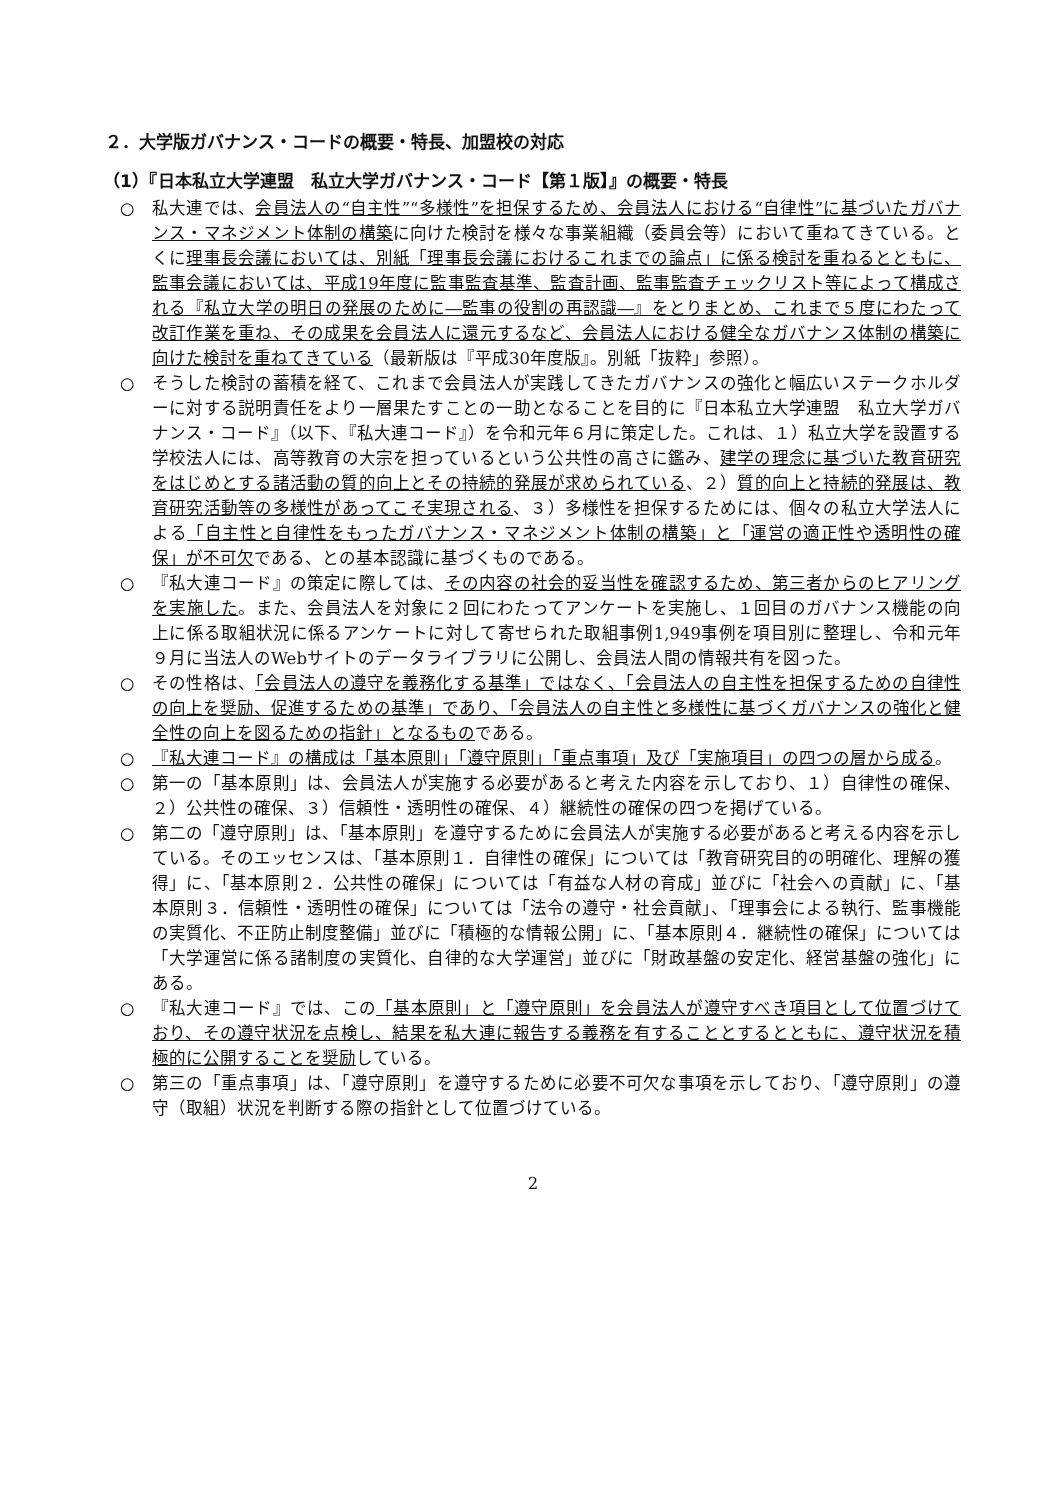２．大学版ガバナンス・コードの概要・特長、加盟校の対応
（1）『日本私立大学連盟　私立大学ガバナンス・コード【第１版】』の概要・特長
○ 私大連では、会員法人の“自主性”“多様性”を担保するため、会員法人における“自律性”に基づいたガバナンス・マネジメント体制の構築に向けた検討を様々な事業組織（委員会等）において重ねてきている。とくに理事長会議においては、別紙「理事長会議におけるこれまでの論点」に係る検討を重ねるとともに、監事会議においては、平成19年度に監事監査基準、監査計画、監事監査チェックリスト等によって構成される『私立大学の明日の発展のために―監事の役割の再認識―』をとりまとめ、これまで５度にわたって改訂作業を重ね、その成果を会員法人に還元するなど、会員法人における健全なガバナンス体制の構築に向けた検討を重ねてきている（最新版は『平成30年度版』。別紙「抜粋」参照）。
○ そうした検討の蓄積を経て、これまで会員法人が実践してきたガバナンスの強化と幅広いステークホルダーに対する説明責任をより一層果たすことの一助となることを目的に『日本私立大学連盟　私立大学ガバナンス・コード』（以下、『私大連コード』）を令和元年６月に策定した。これは、１）私立大学を設置する学校法人には、高等教育の大宗を担っているという公共性の高さに鑑み、建学の理念に基づいた教育研究をはじめとする諸活動の質的向上とその持続的発展が求められている、２）質的向上と持続的発展は、教育研究活動等の多様性があってこそ実現される、３）多様性を担保するためには、個々の私立大学法人による「自主性と自律性をもったガバナンス・マネジメント体制の構築」と「運営の適正性や透明性の確保」が不可欠である、との基本認識に基づくものである。
○ 『私大連コード』の策定に際しては、その内容の社会的妥当性を確認するため、第三者からのヒアリングを実施した。また、会員法人を対象に２回にわたってアンケートを実施し、１回目のガバナンス機能の向上に係る取組状況に係るアンケートに対して寄せられた取組事例1,949事例を項目別に整理し、令和元年９月に当法人のWebサイトのデータライブラリに公開し、会員法人間の情報共有を図った。
○ その性格は、「会員法人の遵守を義務化する基準」ではなく、「会員法人の自主性を担保するための自律性の向上を奨励、促進するための基準」であり、「会員法人の自主性と多様性に基づくガバナンスの強化と健全性の向上を図るための指針」となるものである。
○ 『私大連コード』の構成は「基本原則」「遵守原則」「重点事項」及び「実施項目」の四つの層から成る。
○ 第一の「基本原則」は、会員法人が実施する必要があると考えた内容を示しており、１）自律性の確保、２）公共性の確保、３）信頼性・透明性の確保、４）継続性の確保の四つを掲げている。
○ 第二の「遵守原則」は、「基本原則」を遵守するために会員法人が実施する必要があると考える内容を示している。そのエッセンスは、「基本原則１．自律性の確保」については「教育研究目的の明確化、理解の獲得」に、「基本原則２．公共性の確保」については「有益な人材の育成」並びに「社会への貢献」に、「基本原則３．信頼性・透明性の確保」については「法令の遵守・社会貢献」、「理事会による執行、監事機能の実質化、不正防止制度整備」並びに「積極的な情報公開」に、「基本原則４．継続性の確保」については「大学運営に係る諸制度の実質化、自律的な大学運営」並びに「財政基盤の安定化、経営基盤の強化」にある。
○ 『私大連コード』では、この「基本原則」と「遵守原則」を会員法人が遵守すべき項目として位置づけており、その遵守状況を点検し、結果を私大連に報告する義務を有することとするとともに、遵守状況を積極的に公開することを奨励している。
○ 第三の「重点事項」は、「遵守原則」を遵守するために必要不可欠な事項を示しており、「遵守原則」の遵守（取組）状況を判断する際の指針として位置づけている。
2